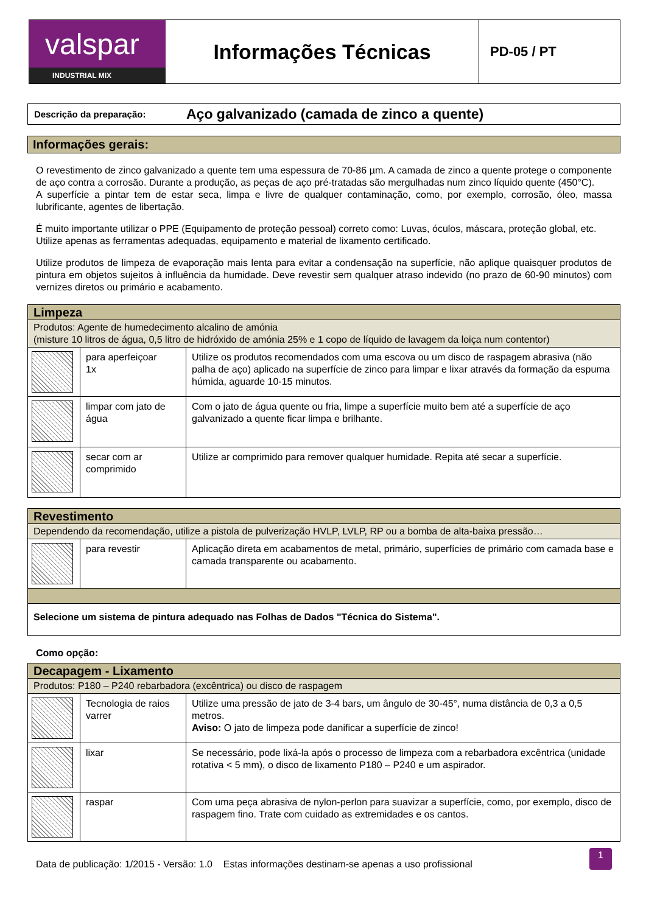valspar
INDUSTRIAL MIX
Informações Técnicas
PD-05 / PT
Descrição da preparação: Aço galvanizado (camada de zinco a quente)
Informações gerais:
O revestimento de zinco galvanizado a quente tem uma espessura de 70-86 µm. A camada de zinco a quente protege o componente de aço contra a corrosão. Durante a produção, as peças de aço pré-tratadas são mergulhadas num zinco líquido quente (450°C).
A superfície a pintar tem de estar seca, limpa e livre de qualquer contaminação, como, por exemplo, corrosão, óleo, massa lubrificante, agentes de libertação.
É muito importante utilizar o PPE (Equipamento de proteção pessoal) correto como: Luvas, óculos, máscara, proteção global, etc.
Utilize apenas as ferramentas adequadas, equipamento e material de lixamento certificado.
Utilize produtos de limpeza de evaporação mais lenta para evitar a condensação na superfície, não aplique quaisquer produtos de pintura em objetos sujeitos à influência da humidade. Deve revestir sem qualquer atraso indevido (no prazo de 60-90 minutos) com vernizes diretos ou primário e acabamento.
| Limpeza | | |
| Produtos: Agente de humedecimento alcalino de amónia (misture 10 litros de água, 0,5 litro de hidróxido de amónia 25% e 1 copo de líquido de lavagem da loiça num contentor) | | |
| | para aperfeiçoar 1x | Utilize os produtos recomendados com uma escova ou um disco de raspagem abrasiva (não palha de aço) aplicado na superfície de zinco para limpar e lixar através da formação da espuma húmida, aguarde 10-15 minutos. |
| | limpar com jato de água | Com o jato de água quente ou fria, limpe a superfície muito bem até a superfície de aço galvanizado a quente ficar limpa e brilhante. |
| | secar com ar comprimido | Utilize ar comprimido para remover qualquer humidade. Repita até secar a superfície. |
| Revestimento | | |
| Dependendo da recomendação, utilize a pistola de pulverização HVLP, LVLP, RP ou a bomba de alta-baixa pressão… | | |
| | para revestir | Aplicação direta em acabamentos de metal, primário, superfícies de primário com camada base e camada transparente ou acabamento. |
| Selecione um sistema de pintura adequado nas Folhas de Dados "Técnica do Sistema". | | |
Como opção:
| Decapagem - Lixamento | | |
| Produtos: P180 – P240 rebarbadora (excêntrica) ou disco de raspagem | | |
| | Tecnologia de raios varrer | Utilize uma pressão de jato de 3-4 bars, um ângulo de 30-45°, numa distância de 0,3 a 0,5 metros. Aviso: O jato de limpeza pode danificar a superfície de zinco! |
| | lixar | Se necessário, pode lixá-la após o processo de limpeza com a rebarbadora excêntrica (unidade rotativa < 5 mm), o disco de lixamento P180 – P240 e um aspirador. |
| | raspar | Com uma peça abrasiva de nylon-perlon para suavizar a superfície, como, por exemplo, disco de raspagem fino. Trate com cuidado as extremidades e os cantos. |
Data de publicação: 1/2015 - Versão: 1.0 Estas informações destinam-se apenas a uso profissional 1